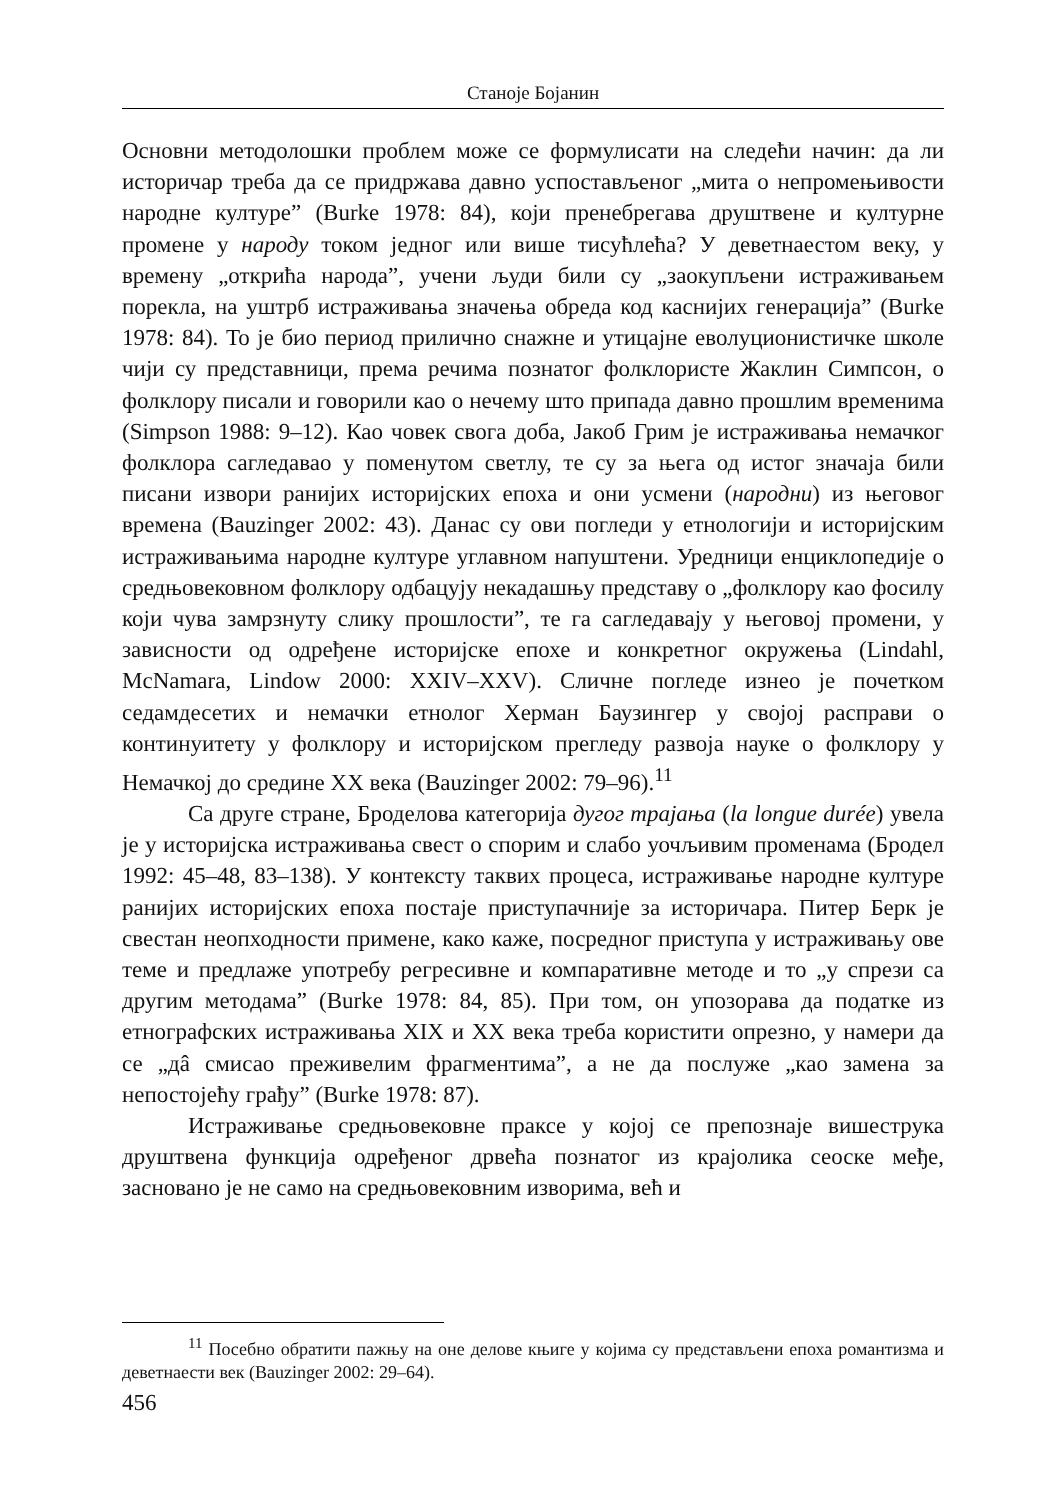Станоје Бојанин
Основни методолошки проблем може се формулисати на следећи начин: да ли историчар треба да се придржава давно успостављеног „мита о непромењивости народне културе” (Burke 1978: 84), који пренебрегава друштвене и културне промене у народу током једног или више тисућлећа? У деветнаестом веку, у времену „открића народа”, учени људи били су „заокупљени истраживањем порекла, на уштрб истраживања значења обреда код каснијих генерација” (Burke 1978: 84). То је био период прилично снажне и утицајне еволуционистичке школе чији су представници, према речима познатог фолклористе Жаклин Симпсон, о фолклору писали и говорили као о нечему што припада давно прошлим временима (Simpson 1988: 9–12). Као човек свога доба, Јакоб Грим је истраживања немачког фолклора сагледавао у поменутом светлу, те су за њега од истог значаја били писани извори ранијих историјских епоха и они усмени (народни) из његовог времена (Bauzinger 2002: 43). Данас су ови погледи у етнологији и историјским истраживањима народне културе углавном напуштени. Уредници енциклопедије о средњовековном фолклору одбацују некадашњу представу о „фолклору као фосилу који чува замрзнуту слику прошлости”, те га сагледавају у његовој промени, у зависности од одређене историјске епохе и конкретног окружења (Lindahl, McNamara, Lindow 2000: XXIV–XXV). Сличне погледе изнео је почетком седамдесетих и немачки етнолог Херман Баузингер у својој расправи о континуитету у фолклору и историјском прегледу развоја науке о фолклору у Немачкој до средине XX века (Bauzinger 2002: 79–96).<sup>11</sup>
Са друге стране, Броделова категорија дугог трајања (la longue durée) увела је у историјска истраживања свест о спорим и слабо уочљивим променама (Бродел 1992: 45–48, 83–138). У контексту таквих процеса, истраживање народне културе ранијих историјских епоха постаје приступачније за историчара. Питер Берк је свестан неопходности примене, како каже, посредног приступа у истраживању ове теме и предлаже употребу регресивне и компаративне методе и то „у спрези са другим методама” (Burke 1978: 84, 85). При том, он упозорава да податке из етнографских истраживања XIX и XX века треба користити опрезно, у намери да се „дâ смисао преживелим фрагментима”, а не да послуже „као замена за непостојећу грађу” (Burke 1978: 87).
Истраживање средњовековне праксе у којој се препознаје вишеструка друштвена функција одређеног дрвећа познатог из крајолика сеоске међе, засновано је не само на средњовековним изворима, већ и
<sup>11</sup> Посебно обратити пажњу на оне делове књиге у којима су представљени епоха романтизма и деветнаести век (Bauzinger 2002: 29–64).
456